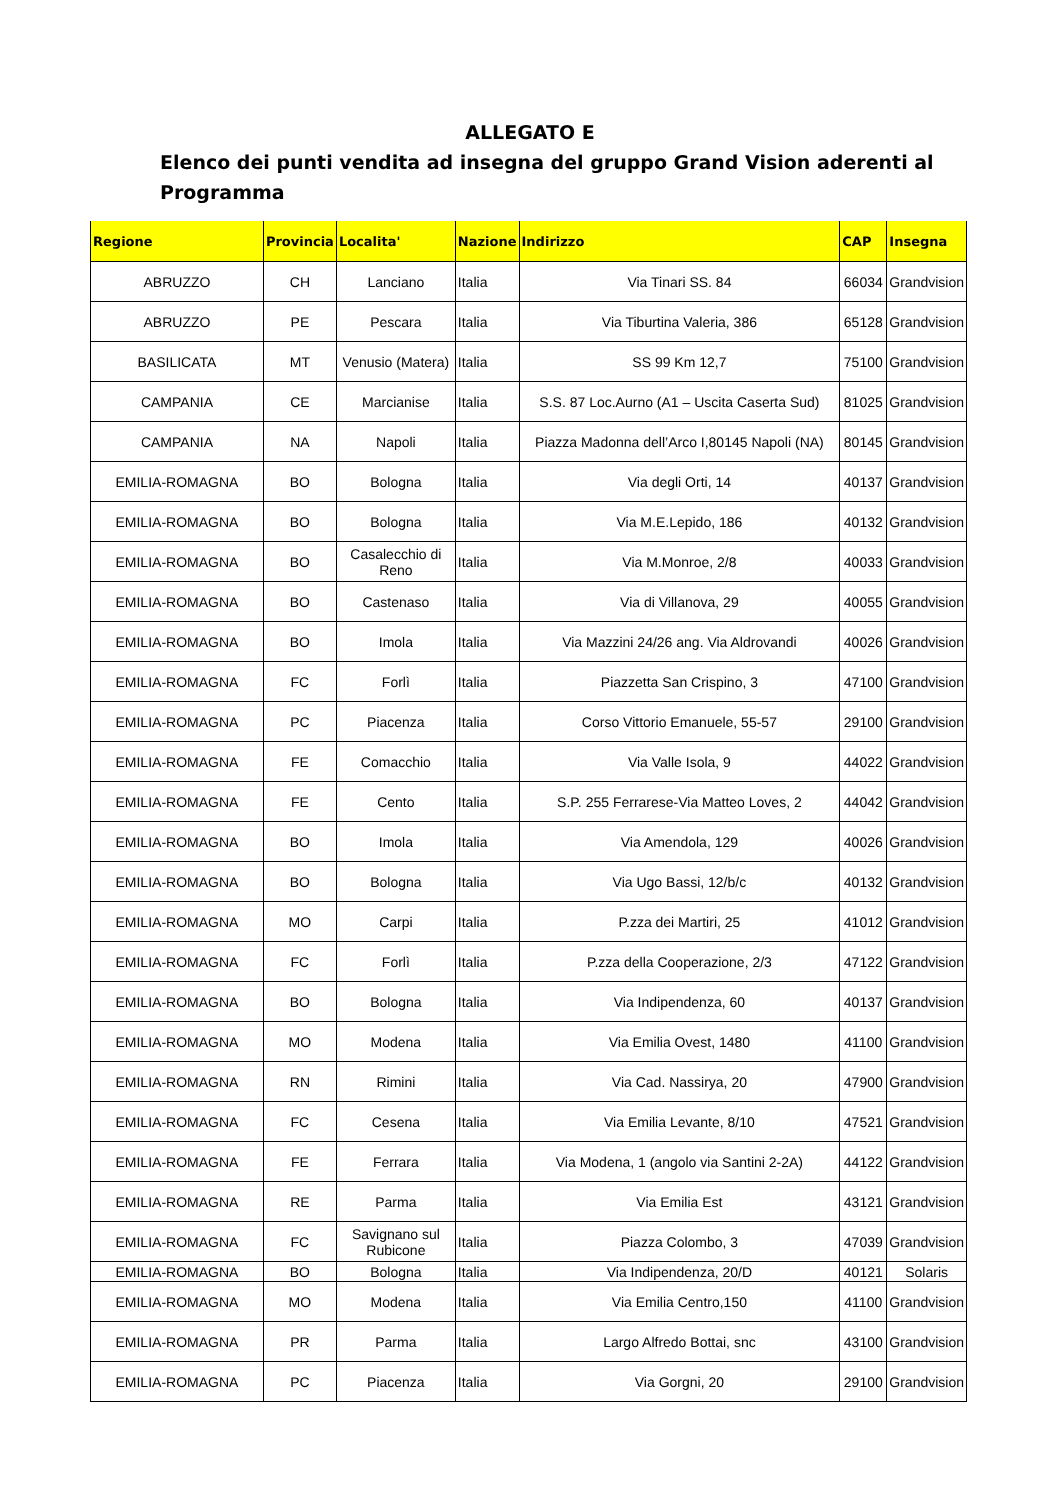ALLEGATO E
Elenco dei punti vendita ad insegna del gruppo Grand Vision aderenti al Programma
| Regione | Provincia | Localita' | Nazione | Indirizzo | CAP | Insegna |
| --- | --- | --- | --- | --- | --- | --- |
| ABRUZZO | CH | Lanciano | Italia | Via Tinari SS. 84 | 66034 | Grandvision |
| ABRUZZO | PE | Pescara | Italia | Via Tiburtina Valeria, 386 | 65128 | Grandvision |
| BASILICATA | MT | Venusio (Matera) | Italia | SS 99 Km 12,7 | 75100 | Grandvision |
| CAMPANIA | CE | Marcianise | Italia | S.S. 87 Loc.Aurno (A1 – Uscita Caserta Sud) | 81025 | Grandvision |
| CAMPANIA | NA | Napoli | Italia | Piazza Madonna dell’Arco I,80145 Napoli (NA) | 80145 | Grandvision |
| EMILIA-ROMAGNA | BO | Bologna | Italia | Via degli Orti, 14 | 40137 | Grandvision |
| EMILIA-ROMAGNA | BO | Bologna | Italia | Via M.E.Lepido, 186 | 40132 | Grandvision |
| EMILIA-ROMAGNA | BO | Casalecchio di Reno | Italia | Via M.Monroe, 2/8 | 40033 | Grandvision |
| EMILIA-ROMAGNA | BO | Castenaso | Italia | Via di Villanova, 29 | 40055 | Grandvision |
| EMILIA-ROMAGNA | BO | Imola | Italia | Via Mazzini 24/26 ang. Via Aldrovandi | 40026 | Grandvision |
| EMILIA-ROMAGNA | FC | Forlì | Italia | Piazzetta San Crispino, 3 | 47100 | Grandvision |
| EMILIA-ROMAGNA | PC | Piacenza | Italia | Corso Vittorio Emanuele, 55-57 | 29100 | Grandvision |
| EMILIA-ROMAGNA | FE | Comacchio | Italia | Via Valle Isola, 9 | 44022 | Grandvision |
| EMILIA-ROMAGNA | FE | Cento | Italia | S.P. 255 Ferrarese-Via Matteo Loves, 2 | 44042 | Grandvision |
| EMILIA-ROMAGNA | BO | Imola | Italia | Via Amendola, 129 | 40026 | Grandvision |
| EMILIA-ROMAGNA | BO | Bologna | Italia | Via Ugo Bassi, 12/b/c | 40132 | Grandvision |
| EMILIA-ROMAGNA | MO | Carpi | Italia | P.zza dei Martiri, 25 | 41012 | Grandvision |
| EMILIA-ROMAGNA | FC | Forlì | Italia | P.zza della Cooperazione, 2/3 | 47122 | Grandvision |
| EMILIA-ROMAGNA | BO | Bologna | Italia | Via Indipendenza, 60 | 40137 | Grandvision |
| EMILIA-ROMAGNA | MO | Modena | Italia | Via Emilia Ovest, 1480 | 41100 | Grandvision |
| EMILIA-ROMAGNA | RN | Rimini | Italia | Via Cad. Nassirya, 20 | 47900 | Grandvision |
| EMILIA-ROMAGNA | FC | Cesena | Italia | Via Emilia Levante, 8/10 | 47521 | Grandvision |
| EMILIA-ROMAGNA | FE | Ferrara | Italia | Via Modena, 1 (angolo via Santini 2-2A) | 44122 | Grandvision |
| EMILIA-ROMAGNA | RE | Parma | Italia | Via Emilia Est | 43121 | Grandvision |
| EMILIA-ROMAGNA | FC | Savignano sul Rubicone | Italia | Piazza Colombo, 3 | 47039 | Grandvision |
| EMILIA-ROMAGNA | BO | Bologna | Italia | Via Indipendenza, 20/D | 40121 | Solaris |
| EMILIA-ROMAGNA | MO | Modena | Italia | Via Emilia Centro,150 | 41100 | Grandvision |
| EMILIA-ROMAGNA | PR | Parma | Italia | Largo Alfredo Bottai, snc | 43100 | Grandvision |
| EMILIA-ROMAGNA | PC | Piacenza | Italia | Via Gorgni, 20 | 29100 | Grandvision |